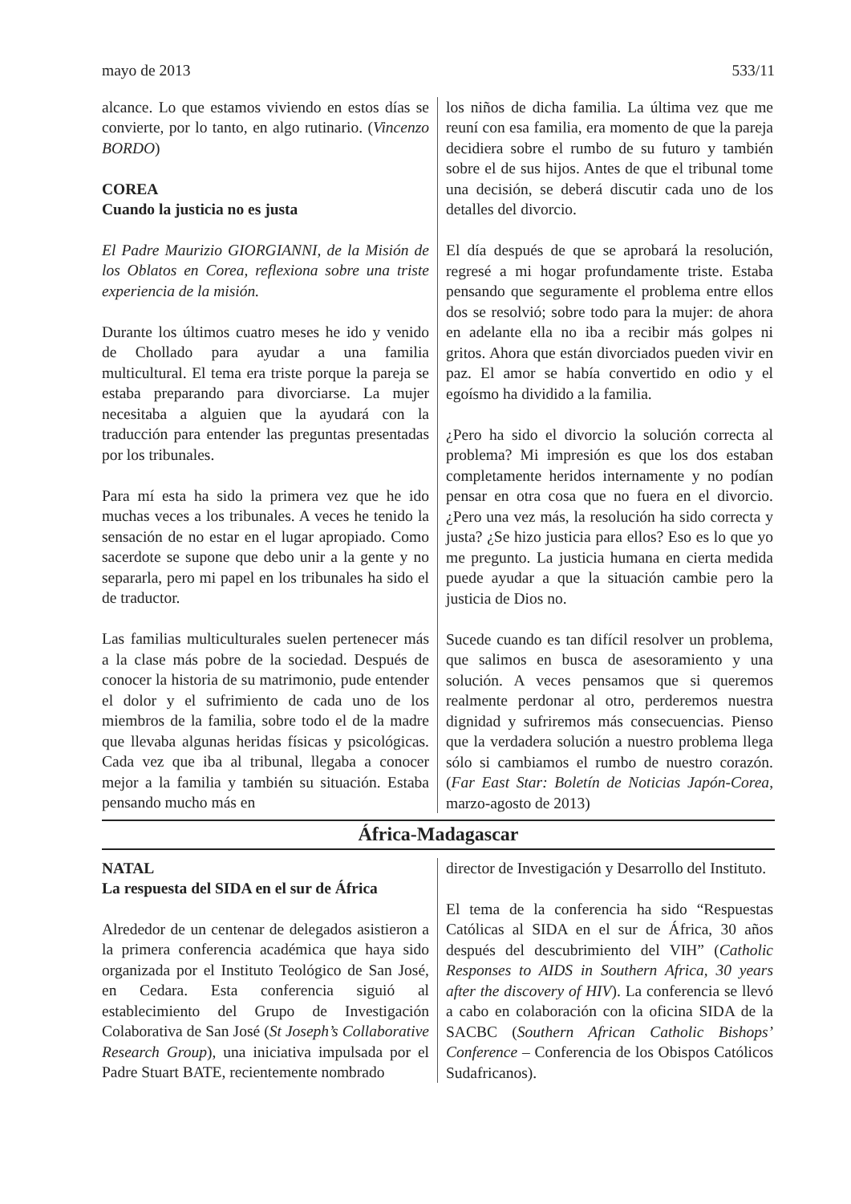mayo de 2013 533/11
alcance. Lo que estamos viviendo en estos días se convierte, por lo tanto, en algo rutinario. (Vincenzo BORDO)
COREA
Cuando la justicia no es justa
El Padre Maurizio GIORGIANNI, de la Misión de los Oblatos en Corea, reflexiona sobre una triste experiencia de la misión.
Durante los últimos cuatro meses he ido y venido de Chollado para ayudar a una familia multicultural. El tema era triste porque la pareja se estaba preparando para divorciarse. La mujer necesitaba a alguien que la ayudará con la traducción para entender las preguntas presentadas por los tribunales.
Para mí esta ha sido la primera vez que he ido muchas veces a los tribunales. A veces he tenido la sensación de no estar en el lugar apropiado. Como sacerdote se supone que debo unir a la gente y no separarla, pero mi papel en los tribunales ha sido el de traductor.
Las familias multiculturales suelen pertenecer más a la clase más pobre de la sociedad. Después de conocer la historia de su matrimonio, pude entender el dolor y el sufrimiento de cada uno de los miembros de la familia, sobre todo el de la madre que llevaba algunas heridas físicas y psicológicas. Cada vez que iba al tribunal, llegaba a conocer mejor a la familia y también su situación. Estaba pensando mucho más en
los niños de dicha familia. La última vez que me reuní con esa familia, era momento de que la pareja decidiera sobre el rumbo de su futuro y también sobre el de sus hijos. Antes de que el tribunal tome una decisión, se deberá discutir cada uno de los detalles del divorcio.
El día después de que se aprobará la resolución, regresé a mi hogar profundamente triste. Estaba pensando que seguramente el problema entre ellos dos se resolvió; sobre todo para la mujer: de ahora en adelante ella no iba a recibir más golpes ni gritos. Ahora que están divorciados pueden vivir en paz. El amor se había convertido en odio y el egoísmo ha dividido a la familia.
¿Pero ha sido el divorcio la solución correcta al problema? Mi impresión es que los dos estaban completamente heridos internamente y no podían pensar en otra cosa que no fuera en el divorcio. ¿Pero una vez más, la resolución ha sido correcta y justa? ¿Se hizo justicia para ellos? Eso es lo que yo me pregunto. La justicia humana en cierta medida puede ayudar a que la situación cambie pero la justicia de Dios no.
Sucede cuando es tan difícil resolver un problema, que salimos en busca de asesoramiento y una solución. A veces pensamos que si queremos realmente perdonar al otro, perderemos nuestra dignidad y sufriremos más consecuencias. Pienso que la verdadera solución a nuestro problema llega sólo si cambiamos el rumbo de nuestro corazón. (Far East Star: Boletín de Noticias Japón-Corea, marzo-agosto de 2013)
África-Madagascar
NATAL
La respuesta del SIDA en el sur de África
Alrededor de un centenar de delegados asistieron a la primera conferencia académica que haya sido organizada por el Instituto Teológico de San José, en Cedara. Esta conferencia siguió al establecimiento del Grupo de Investigación Colaborativa de San José (St Joseph’s Collaborative Research Group), una iniciativa impulsada por el Padre Stuart BATE, recientemente nombrado
director de Investigación y Desarrollo del Instituto.
El tema de la conferencia ha sido “Respuestas Católicas al SIDA en el sur de África, 30 años después del descubrimiento del VIH” (Catholic Responses to AIDS in Southern Africa, 30 years after the discovery of HIV). La conferencia se llevó a cabo en colaboración con la oficina SIDA de la SACBC (Southern African Catholic Bishops’ Conference – Conferencia de los Obispos Católicos Sudafricanos).